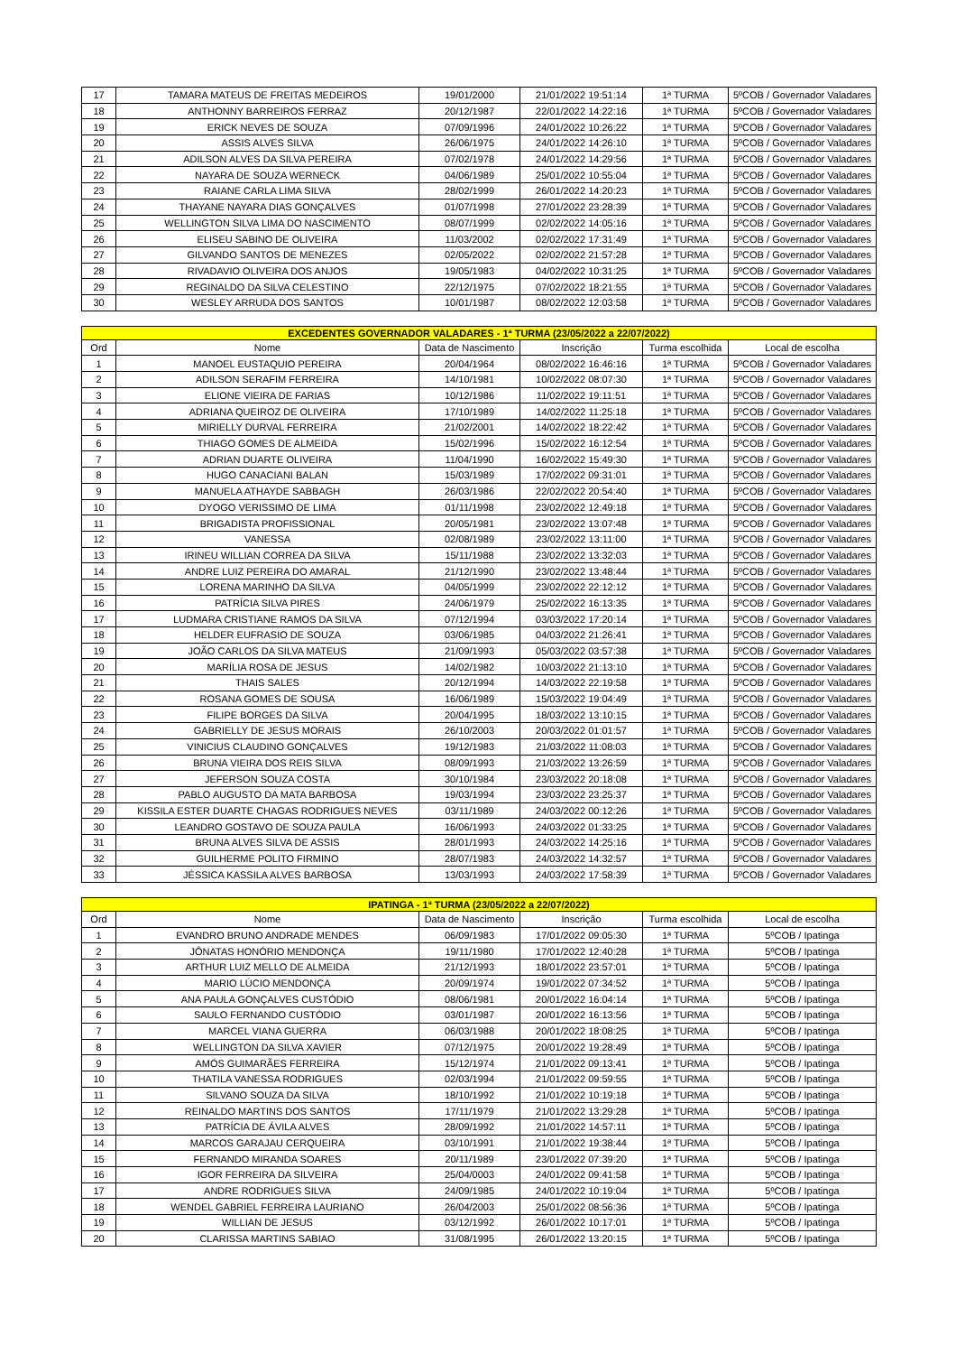| 17 | TAMARA MATEUS DE FREITAS MEDEIROS | 19/01/2000 | 21/01/2022 19:51:14 | 1ª TURMA | 5ºCOB / Governador Valadares |
| 18 | ANTHONNY BARREIROS FERRAZ | 20/12/1987 | 22/01/2022 14:22:16 | 1ª TURMA | 5ºCOB / Governador Valadares |
| 19 | ERICK NEVES DE SOUZA | 07/09/1996 | 24/01/2022 10:26:22 | 1ª TURMA | 5ºCOB / Governador Valadares |
| 20 | ASSIS ALVES SILVA | 26/06/1975 | 24/01/2022 14:26:10 | 1ª TURMA | 5ºCOB / Governador Valadares |
| 21 | ADILSON ALVES DA SILVA PEREIRA | 07/02/1978 | 24/01/2022 14:29:56 | 1ª TURMA | 5ºCOB / Governador Valadares |
| 22 | NAYARA DE SOUZA WERNECK | 04/06/1989 | 25/01/2022 10:55:04 | 1ª TURMA | 5ºCOB / Governador Valadares |
| 23 | RAIANE CARLA LIMA SILVA | 28/02/1999 | 26/01/2022 14:20:23 | 1ª TURMA | 5ºCOB / Governador Valadares |
| 24 | THAYANE NAYARA DIAS GONÇALVES | 01/07/1998 | 27/01/2022 23:28:39 | 1ª TURMA | 5ºCOB / Governador Valadares |
| 25 | WELLINGTON SILVA LIMA DO NASCIMENTO | 08/07/1999 | 02/02/2022 14:05:16 | 1ª TURMA | 5ºCOB / Governador Valadares |
| 26 | ELISEU SABINO DE OLIVEIRA | 11/03/2002 | 02/02/2022 17:31:49 | 1ª TURMA | 5ºCOB / Governador Valadares |
| 27 | GILVANDO SANTOS DE MENEZES | 02/05/2022 | 02/02/2022 21:57:28 | 1ª TURMA | 5ºCOB / Governador Valadares |
| 28 | RIVADAVIO OLIVEIRA DOS ANJOS | 19/05/1983 | 04/02/2022 10:31:25 | 1ª TURMA | 5ºCOB / Governador Valadares |
| 29 | REGINALDO DA SILVA CELESTINO | 22/12/1975 | 07/02/2022 18:21:55 | 1ª TURMA | 5ºCOB / Governador Valadares |
| 30 | WESLEY ARRUDA DOS SANTOS | 10/01/1987 | 08/02/2022 12:03:58 | 1ª TURMA | 5ºCOB / Governador Valadares |
| EXCEDENTES GOVERNADOR VALADARES - 1ª TURMA (23/05/2022 a 22/07/2022) | | | | | |
| Ord | Nome | Data de Nascimento | Inscrição | Turma escolhida | Local de escolha |
| 1 | MANOEL EUSTAQUIO PEREIRA | 20/04/1964 | 08/02/2022 16:46:16 | 1ª TURMA | 5ºCOB / Governador Valadares |
| 2 | ADILSON SERAFIM FERREIRA | 14/10/1981 | 10/02/2022 08:07:30 | 1ª TURMA | 5ºCOB / Governador Valadares |
| 3 | ELIONE VIEIRA DE FARIAS | 10/12/1986 | 11/02/2022 19:11:51 | 1ª TURMA | 5ºCOB / Governador Valadares |
| 4 | ADRIANA QUEIROZ DE OLIVEIRA | 17/10/1989 | 14/02/2022 11:25:18 | 1ª TURMA | 5ºCOB / Governador Valadares |
| 5 | MIRIELLY DURVAL FERREIRA | 21/02/2001 | 14/02/2022 18:22:42 | 1ª TURMA | 5ºCOB / Governador Valadares |
| 6 | THIAGO GOMES DE ALMEIDA | 15/02/1996 | 15/02/2022 16:12:54 | 1ª TURMA | 5ºCOB / Governador Valadares |
| 7 | ADRIAN DUARTE OLIVEIRA | 11/04/1990 | 16/02/2022 15:49:30 | 1ª TURMA | 5ºCOB / Governador Valadares |
| 8 | HUGO CANACIANI BALAN | 15/03/1989 | 17/02/2022 09:31:01 | 1ª TURMA | 5ºCOB / Governador Valadares |
| 9 | MANUELA ATHAYDE SABBAGH | 26/03/1986 | 22/02/2022 20:54:40 | 1ª TURMA | 5ºCOB / Governador Valadares |
| 10 | DYOGO VERISSIMO DE LIMA | 01/11/1998 | 23/02/2022 12:49:18 | 1ª TURMA | 5ºCOB / Governador Valadares |
| 11 | BRIGADISTA PROFISSIONAL | 20/05/1981 | 23/02/2022 13:07:48 | 1ª TURMA | 5ºCOB / Governador Valadares |
| 12 | VANESSA | 02/08/1989 | 23/02/2022 13:11:00 | 1ª TURMA | 5ºCOB / Governador Valadares |
| 13 | IRINEU WILLIAN CORREA DA SILVA | 15/11/1988 | 23/02/2022 13:32:03 | 1ª TURMA | 5ºCOB / Governador Valadares |
| 14 | ANDRE LUIZ PEREIRA DO AMARAL | 21/12/1990 | 23/02/2022 13:48:44 | 1ª TURMA | 5ºCOB / Governador Valadares |
| 15 | LORENA MARINHO DA SILVA | 04/05/1999 | 23/02/2022 22:12:12 | 1ª TURMA | 5ºCOB / Governador Valadares |
| 16 | PATRÍCIA SILVA PIRES | 24/06/1979 | 25/02/2022 16:13:35 | 1ª TURMA | 5ºCOB / Governador Valadares |
| 17 | LUDMARA CRISTIANE RAMOS DA SILVA | 07/12/1994 | 03/03/2022 17:20:14 | 1ª TURMA | 5ºCOB / Governador Valadares |
| 18 | HELDER EUFRASIO DE SOUZA | 03/06/1985 | 04/03/2022 21:26:41 | 1ª TURMA | 5ºCOB / Governador Valadares |
| 19 | JOÃO CARLOS DA SILVA MATEUS | 21/09/1993 | 05/03/2022 03:57:38 | 1ª TURMA | 5ºCOB / Governador Valadares |
| 20 | MARÍLIA ROSA DE JESUS | 14/02/1982 | 10/03/2022 21:13:10 | 1ª TURMA | 5ºCOB / Governador Valadares |
| 21 | THAIS SALES | 20/12/1994 | 14/03/2022 22:19:58 | 1ª TURMA | 5ºCOB / Governador Valadares |
| 22 | ROSANA GOMES DE SOUSA | 16/06/1989 | 15/03/2022 19:04:49 | 1ª TURMA | 5ºCOB / Governador Valadares |
| 23 | FILIPE BORGES DA SILVA | 20/04/1995 | 18/03/2022 13:10:15 | 1ª TURMA | 5ºCOB / Governador Valadares |
| 24 | GABRIELLY DE JESUS MORAIS | 26/10/2003 | 20/03/2022 01:01:57 | 1ª TURMA | 5ºCOB / Governador Valadares |
| 25 | VINICIUS CLAUDINO GONÇALVES | 19/12/1983 | 21/03/2022 11:08:03 | 1ª TURMA | 5ºCOB / Governador Valadares |
| 26 | BRUNA VIEIRA DOS REIS SILVA | 08/09/1993 | 21/03/2022 13:26:59 | 1ª TURMA | 5ºCOB / Governador Valadares |
| 27 | JEFERSON SOUZA COSTA | 30/10/1984 | 23/03/2022 20:18:08 | 1ª TURMA | 5ºCOB / Governador Valadares |
| 28 | PABLO AUGUSTO DA MATA BARBOSA | 19/03/1994 | 23/03/2022 23:25:37 | 1ª TURMA | 5ºCOB / Governador Valadares |
| 29 | KISSILA ESTER DUARTE CHAGAS RODRIGUES NEVES | 03/11/1989 | 24/03/2022 00:12:26 | 1ª TURMA | 5ºCOB / Governador Valadares |
| 30 | LEANDRO GOSTAVO DE SOUZA PAULA | 16/06/1993 | 24/03/2022 01:33:25 | 1ª TURMA | 5ºCOB / Governador Valadares |
| 31 | BRUNA ALVES SILVA DE ASSIS | 28/01/1993 | 24/03/2022 14:25:16 | 1ª TURMA | 5ºCOB / Governador Valadares |
| 32 | GUILHERME POLITO FIRMINO | 28/07/1983 | 24/03/2022 14:32:57 | 1ª TURMA | 5ºCOB / Governador Valadares |
| 33 | JÉSSICA KASSILA ALVES BARBOSA | 13/03/1993 | 24/03/2022 17:58:39 | 1ª TURMA | 5ºCOB / Governador Valadares |
| IPATINGA - 1ª TURMA (23/05/2022 a 22/07/2022) | | | | | |
| Ord | Nome | Data de Nascimento | Inscrição | Turma escolhida | Local de escolha |
| 1 | EVANDRO BRUNO ANDRADE MENDES | 06/09/1983 | 17/01/2022 09:05:30 | 1ª TURMA | 5ºCOB / Ipatinga |
| 2 | JÔNATAS HONÓRIO MENDONÇA | 19/11/1980 | 17/01/2022 12:40:28 | 1ª TURMA | 5ºCOB / Ipatinga |
| 3 | ARTHUR LUIZ MELLO DE ALMEIDA | 21/12/1993 | 18/01/2022 23:57:01 | 1ª TURMA | 5ºCOB / Ipatinga |
| 4 | MARIO LÚCIO MENDONÇA | 20/09/1974 | 19/01/2022 07:34:52 | 1ª TURMA | 5ºCOB / Ipatinga |
| 5 | ANA PAULA GONÇALVES CUSTÓDIO | 08/06/1981 | 20/01/2022 16:04:14 | 1ª TURMA | 5ºCOB / Ipatinga |
| 6 | SAULO FERNANDO CUSTÓDIO | 03/01/1987 | 20/01/2022 16:13:56 | 1ª TURMA | 5ºCOB / Ipatinga |
| 7 | MARCEL VIANA GUERRA | 06/03/1988 | 20/01/2022 18:08:25 | 1ª TURMA | 5ºCOB / Ipatinga |
| 8 | WELLINGTON DA SILVA XAVIER | 07/12/1975 | 20/01/2022 19:28:49 | 1ª TURMA | 5ºCOB / Ipatinga |
| 9 | AMÓS GUIMARÃES FERREIRA | 15/12/1974 | 21/01/2022 09:13:41 | 1ª TURMA | 5ºCOB / Ipatinga |
| 10 | THATILA VANESSA RODRIGUES | 02/03/1994 | 21/01/2022 09:59:55 | 1ª TURMA | 5ºCOB / Ipatinga |
| 11 | SILVANO SOUZA DA SILVA | 18/10/1992 | 21/01/2022 10:19:18 | 1ª TURMA | 5ºCOB / Ipatinga |
| 12 | REINALDO MARTINS DOS SANTOS | 17/11/1979 | 21/01/2022 13:29:28 | 1ª TURMA | 5ºCOB / Ipatinga |
| 13 | PATRÍCIA DE ÁVILA ALVES | 28/09/1992 | 21/01/2022 14:57:11 | 1ª TURMA | 5ºCOB / Ipatinga |
| 14 | MARCOS GARAJAU CERQUEIRA | 03/10/1991 | 21/01/2022 19:38:44 | 1ª TURMA | 5ºCOB / Ipatinga |
| 15 | FERNANDO MIRANDA SOARES | 20/11/1989 | 23/01/2022 07:39:20 | 1ª TURMA | 5ºCOB / Ipatinga |
| 16 | IGOR FERREIRA DA SILVEIRA | 25/04/0003 | 24/01/2022 09:41:58 | 1ª TURMA | 5ºCOB / Ipatinga |
| 17 | ANDRE RODRIGUES SILVA | 24/09/1985 | 24/01/2022 10:19:04 | 1ª TURMA | 5ºCOB / Ipatinga |
| 18 | WENDEL GABRIEL FERREIRA LAURIANO | 26/04/2003 | 25/01/2022 08:56:36 | 1ª TURMA | 5ºCOB / Ipatinga |
| 19 | WILLIAN DE JESUS | 03/12/1992 | 26/01/2022 10:17:01 | 1ª TURMA | 5ºCOB / Ipatinga |
| 20 | CLARISSA MARTINS SABIAO | 31/08/1995 | 26/01/2022 13:20:15 | 1ª TURMA | 5ºCOB / Ipatinga |